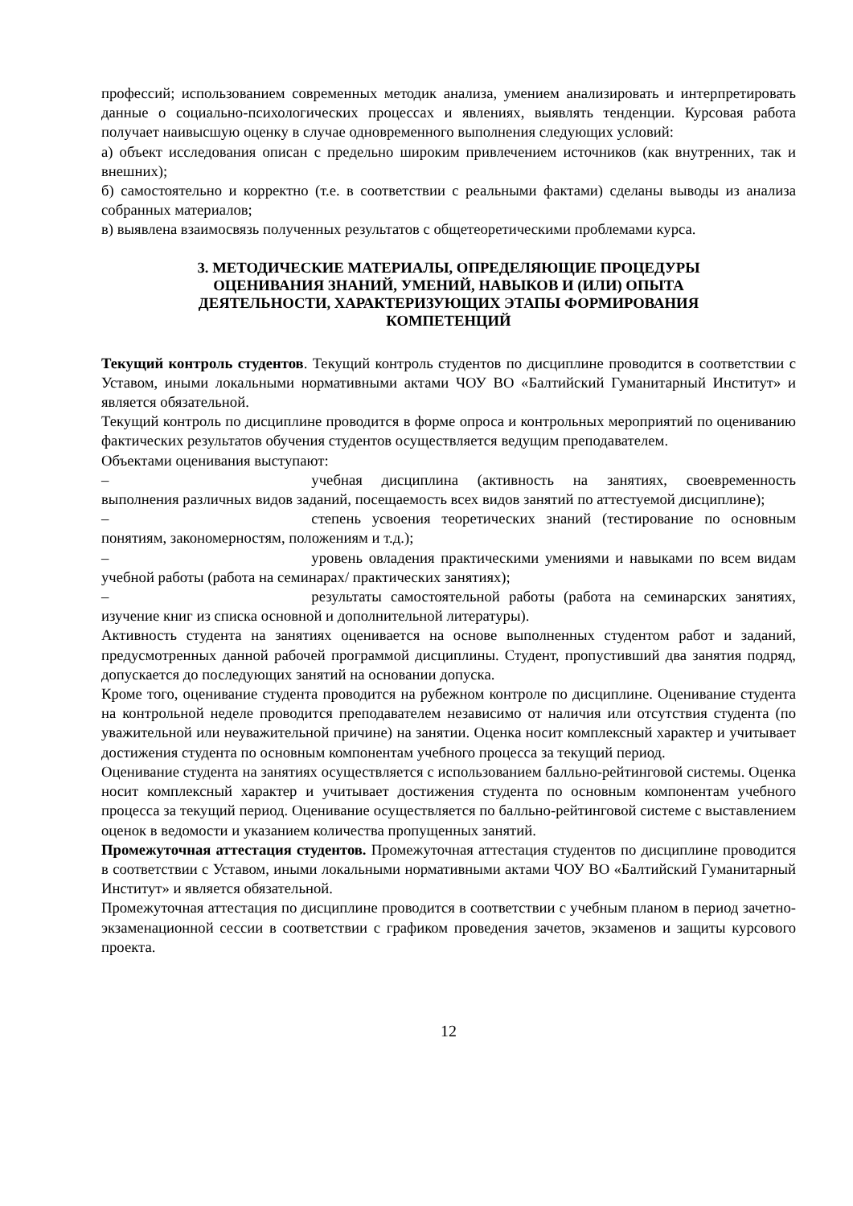профессий; использованием современных методик анализа, умением анализировать и интерпретировать данные о социально-психологических процессах и явлениях, выявлять тенденции. Курсовая работа получает наивысшую оценку в случае одновременного выполнения следующих условий:
а) объект исследования описан с предельно широким привлечением источников (как внутренних, так и внешних);
б) самостоятельно и корректно (т.е. в соответствии с реальными фактами) сделаны выводы из анализа собранных материалов;
в) выявлена взаимосвязь полученных результатов с общетеоретическими проблемами курса.
3. МЕТОДИЧЕСКИЕ МАТЕРИАЛЫ, ОПРЕДЕЛЯЮЩИЕ ПРОЦЕДУРЫ
ОЦЕНИВАНИЯ ЗНАНИЙ, УМЕНИЙ, НАВЫКОВ И (ИЛИ) ОПЫТА
ДЕЯТЕЛЬНОСТИ, ХАРАКТЕРИЗУЮЩИХ ЭТАПЫ ФОРМИРОВАНИЯ
КОМПЕТЕНЦИЙ
Текущий контроль студентов. Текущий контроль студентов по дисциплине проводится в соответствии с Уставом, иными локальными нормативными актами ЧОУ ВО «Балтийский Гуманитарный Институт» и является обязательной.
Текущий контроль по дисциплине проводится в форме опроса и контрольных мероприятий по оцениванию фактических результатов обучения студентов осуществляется ведущим преподавателем.
Объектами оценивания выступают:
– учебная дисциплина (активность на занятиях, своевременность выполнения различных видов заданий, посещаемость всех видов занятий по аттестуемой дисциплине);
– степень усвоения теоретических знаний (тестирование по основным понятиям, закономерностям, положениям и т.д.);
– уровень овладения практическими умениями и навыками по всем видам учебной работы (работа на семинарах/ практических занятиях);
– результаты самостоятельной работы (работа на семинарских занятиях, изучение книг из списка основной и дополнительной литературы).
Активность студента на занятиях оценивается на основе выполненных студентом работ и заданий, предусмотренных данной рабочей программой дисциплины. Студент, пропустивший два занятия подряд, допускается до последующих занятий на основании допуска.
Кроме того, оценивание студента проводится на рубежном контроле по дисциплине. Оценивание студента на контрольной неделе проводится преподавателем независимо от наличия или отсутствия студента (по уважительной или неуважительной причине) на занятии. Оценка носит комплексный характер и учитывает достижения студента по основным компонентам учебного процесса за текущий период.
Оценивание студента на занятиях осуществляется с использованием балльно-рейтинговой системы. Оценка носит комплексный характер и учитывает достижения студента по основным компонентам учебного процесса за текущий период. Оценивание осуществляется по балльно-рейтинговой системе с выставлением оценок в ведомости и указанием количества пропущенных занятий.
Промежуточная аттестация студентов. Промежуточная аттестация студентов по дисциплине проводится в соответствии с Уставом, иными локальными нормативными актами ЧОУ ВО «Балтийский Гуманитарный Институт» и является обязательной.
Промежуточная аттестация по дисциплине проводится в соответствии с учебным планом в период зачетно-экзаменационной сессии в соответствии с графиком проведения зачетов, экзаменов и защиты курсового проекта.
12